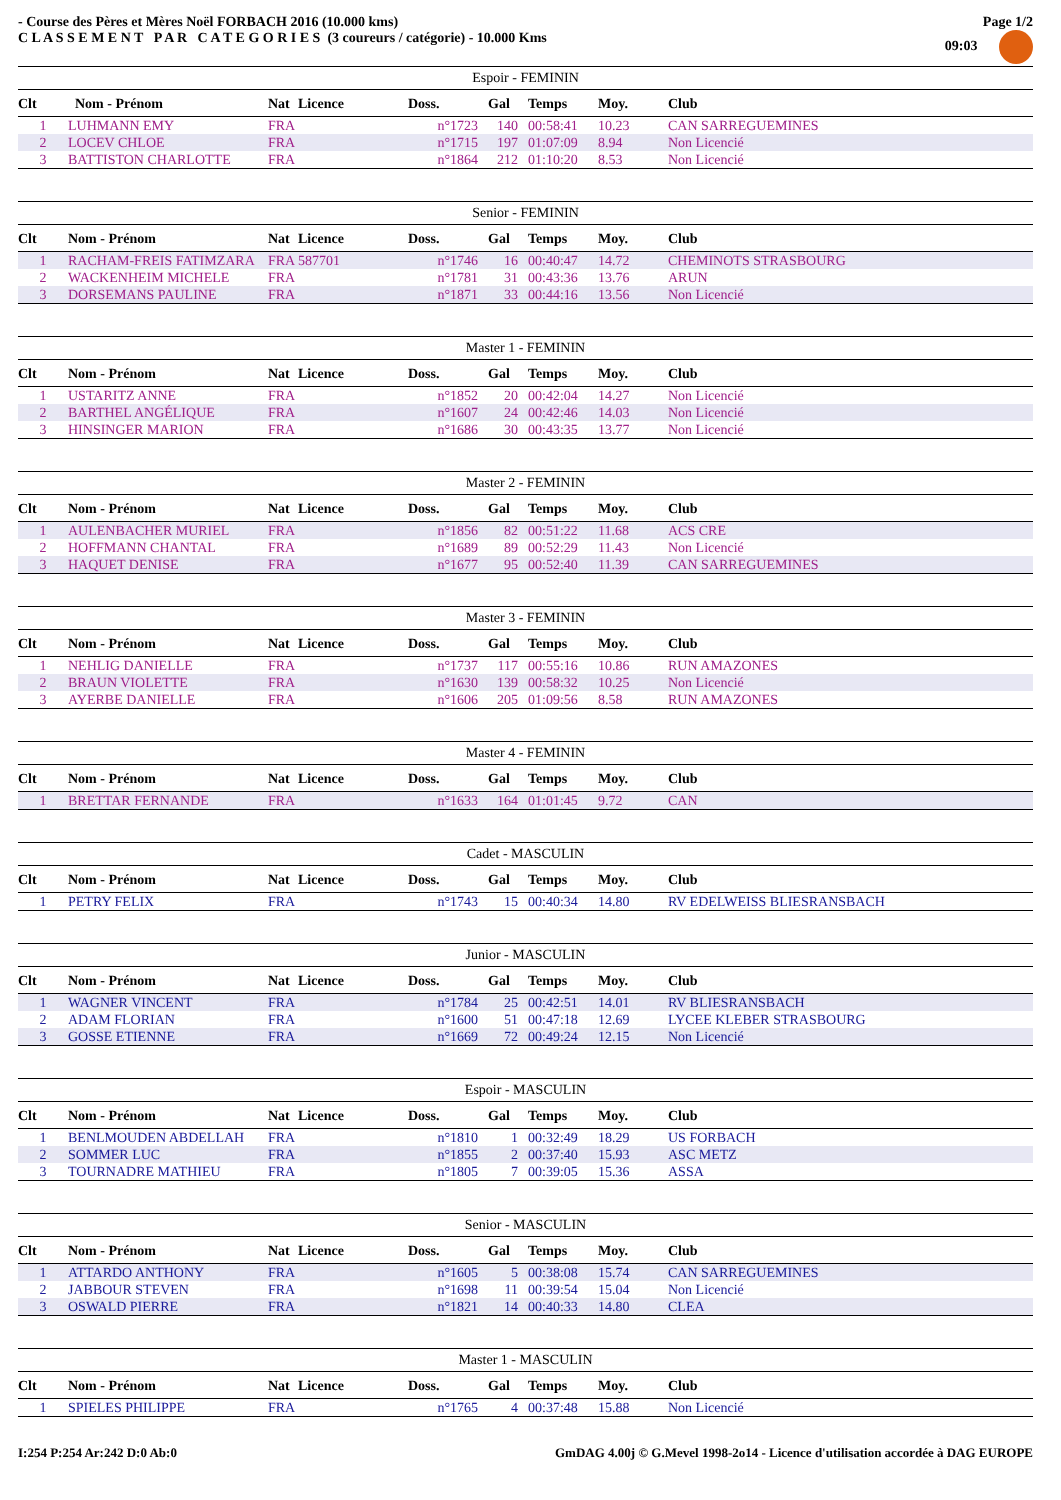- Course des Pères et Mères Noël FORBACH 2016 (10.000 kms)
C L A S S E M E N T P A R C A T E G O R I E S (3 coureurs / catégorie) - 10.000 Kms
Page 1/2
09:03
| Espoir - FEMININ | | | | | | | | |
| --- | --- | --- | --- | --- | --- | --- | --- | --- |
| Clt | Nom - Prénom | Nat | Licence | Doss. | Gal | Temps | Moy. | Club |
| 1 | LUHMANN EMY | FRA | | n°1723 | 140 | 00:58:41 | 10.23 | CAN SARREGUEMINES |
| 2 | LOCEV CHLOE | FRA | | n°1715 | 197 | 01:07:09 | 8.94 | Non Licencié |
| 3 | BATTISTON CHARLOTTE | FRA | | n°1864 | 212 | 01:10:20 | 8.53 | Non Licencié |
| Senior - FEMININ | | | | | | | | |
| --- | --- | --- | --- | --- | --- | --- | --- | --- |
| Clt | Nom - Prénom | Nat | Licence | Doss. | Gal | Temps | Moy. | Club |
| 1 | RACHAM-FREIS FATIMZARA | FRA | 587701 | n°1746 | 16 | 00:40:47 | 14.72 | CHEMINOTS STRASBOURG |
| 2 | WACKENHEIM MICHELE | FRA | | n°1781 | 31 | 00:43:36 | 13.76 | ARUN |
| 3 | DORSEMANS PAULINE | FRA | | n°1871 | 33 | 00:44:16 | 13.56 | Non Licencié |
| Master 1 - FEMININ | | | | | | | | |
| --- | --- | --- | --- | --- | --- | --- | --- | --- |
| Clt | Nom - Prénom | Nat | Licence | Doss. | Gal | Temps | Moy. | Club |
| 1 | USTARITZ ANNE | FRA | | n°1852 | 20 | 00:42:04 | 14.27 | Non Licencié |
| 2 | BARTHEL ANGÉLIQUE | FRA | | n°1607 | 24 | 00:42:46 | 14.03 | Non Licencié |
| 3 | HINSINGER MARION | FRA | | n°1686 | 30 | 00:43:35 | 13.77 | Non Licencié |
| Master 2 - FEMININ | | | | | | | | |
| --- | --- | --- | --- | --- | --- | --- | --- | --- |
| Clt | Nom - Prénom | Nat | Licence | Doss. | Gal | Temps | Moy. | Club |
| 1 | AULENBACHER MURIEL | FRA | | n°1856 | 82 | 00:51:22 | 11.68 | ACS CRE |
| 2 | HOFFMANN CHANTAL | FRA | | n°1689 | 89 | 00:52:29 | 11.43 | Non Licencié |
| 3 | HAQUET DENISE | FRA | | n°1677 | 95 | 00:52:40 | 11.39 | CAN SARREGUEMINES |
| Master 3 - FEMININ | | | | | | | | |
| --- | --- | --- | --- | --- | --- | --- | --- | --- |
| Clt | Nom - Prénom | Nat | Licence | Doss. | Gal | Temps | Moy. | Club |
| 1 | NEHLIG DANIELLE | FRA | | n°1737 | 117 | 00:55:16 | 10.86 | RUN AMAZONES |
| 2 | BRAUN VIOLETTE | FRA | | n°1630 | 139 | 00:58:32 | 10.25 | Non Licencié |
| 3 | AYERBE DANIELLE | FRA | | n°1606 | 205 | 01:09:56 | 8.58 | RUN AMAZONES |
| Master 4 - FEMININ | | | | | | | | |
| --- | --- | --- | --- | --- | --- | --- | --- | --- |
| Clt | Nom - Prénom | Nat | Licence | Doss. | Gal | Temps | Moy. | Club |
| 1 | BRETTAR FERNANDE | FRA | | n°1633 | 164 | 01:01:45 | 9.72 | CAN |
| Cadet - MASCULIN | | | | | | | | |
| --- | --- | --- | --- | --- | --- | --- | --- | --- |
| Clt | Nom - Prénom | Nat | Licence | Doss. | Gal | Temps | Moy. | Club |
| 1 | PETRY FELIX | FRA | | n°1743 | 15 | 00:40:34 | 14.80 | RV EDELWEISS BLIESRANSBACH |
| Junior - MASCULIN | | | | | | | | |
| --- | --- | --- | --- | --- | --- | --- | --- | --- |
| Clt | Nom - Prénom | Nat | Licence | Doss. | Gal | Temps | Moy. | Club |
| 1 | WAGNER VINCENT | FRA | | n°1784 | 25 | 00:42:51 | 14.01 | RV BLIESRANSBACH |
| 2 | ADAM FLORIAN | FRA | | n°1600 | 51 | 00:47:18 | 12.69 | LYCEE KLEBER STRASBOURG |
| 3 | GOSSE ETIENNE | FRA | | n°1669 | 72 | 00:49:24 | 12.15 | Non Licencié |
| Espoir - MASCULIN | | | | | | | | |
| --- | --- | --- | --- | --- | --- | --- | --- | --- |
| Clt | Nom - Prénom | Nat | Licence | Doss. | Gal | Temps | Moy. | Club |
| 1 | BENLMOUDEN ABDELLAH | FRA | | n°1810 | 1 | 00:32:49 | 18.29 | US FORBACH |
| 2 | SOMMER LUC | FRA | | n°1855 | 2 | 00:37:40 | 15.93 | ASC METZ |
| 3 | TOURNADRE MATHIEU | FRA | | n°1805 | 7 | 00:39:05 | 15.36 | ASSA |
| Senior - MASCULIN | | | | | | | | |
| --- | --- | --- | --- | --- | --- | --- | --- | --- |
| Clt | Nom - Prénom | Nat | Licence | Doss. | Gal | Temps | Moy. | Club |
| 1 | ATTARDO ANTHONY | FRA | | n°1605 | 5 | 00:38:08 | 15.74 | CAN SARREGUEMINES |
| 2 | JABBOUR STEVEN | FRA | | n°1698 | 11 | 00:39:54 | 15.04 | Non Licencié |
| 3 | OSWALD PIERRE | FRA | | n°1821 | 14 | 00:40:33 | 14.80 | CLEA |
| Master 1 - MASCULIN | | | | | | | | |
| --- | --- | --- | --- | --- | --- | --- | --- | --- |
| Clt | Nom - Prénom | Nat | Licence | Doss. | Gal | Temps | Moy. | Club |
| 1 | SPIELES PHILIPPE | FRA | | n°1765 | 4 | 00:37:48 | 15.88 | Non Licencié |
I:254 P:254 Ar:242 D:0 Ab:0 GmDAG 4.00j © G.Mevel 1998-2o14 - Licence d'utilisation accordée à DAG EUROPE